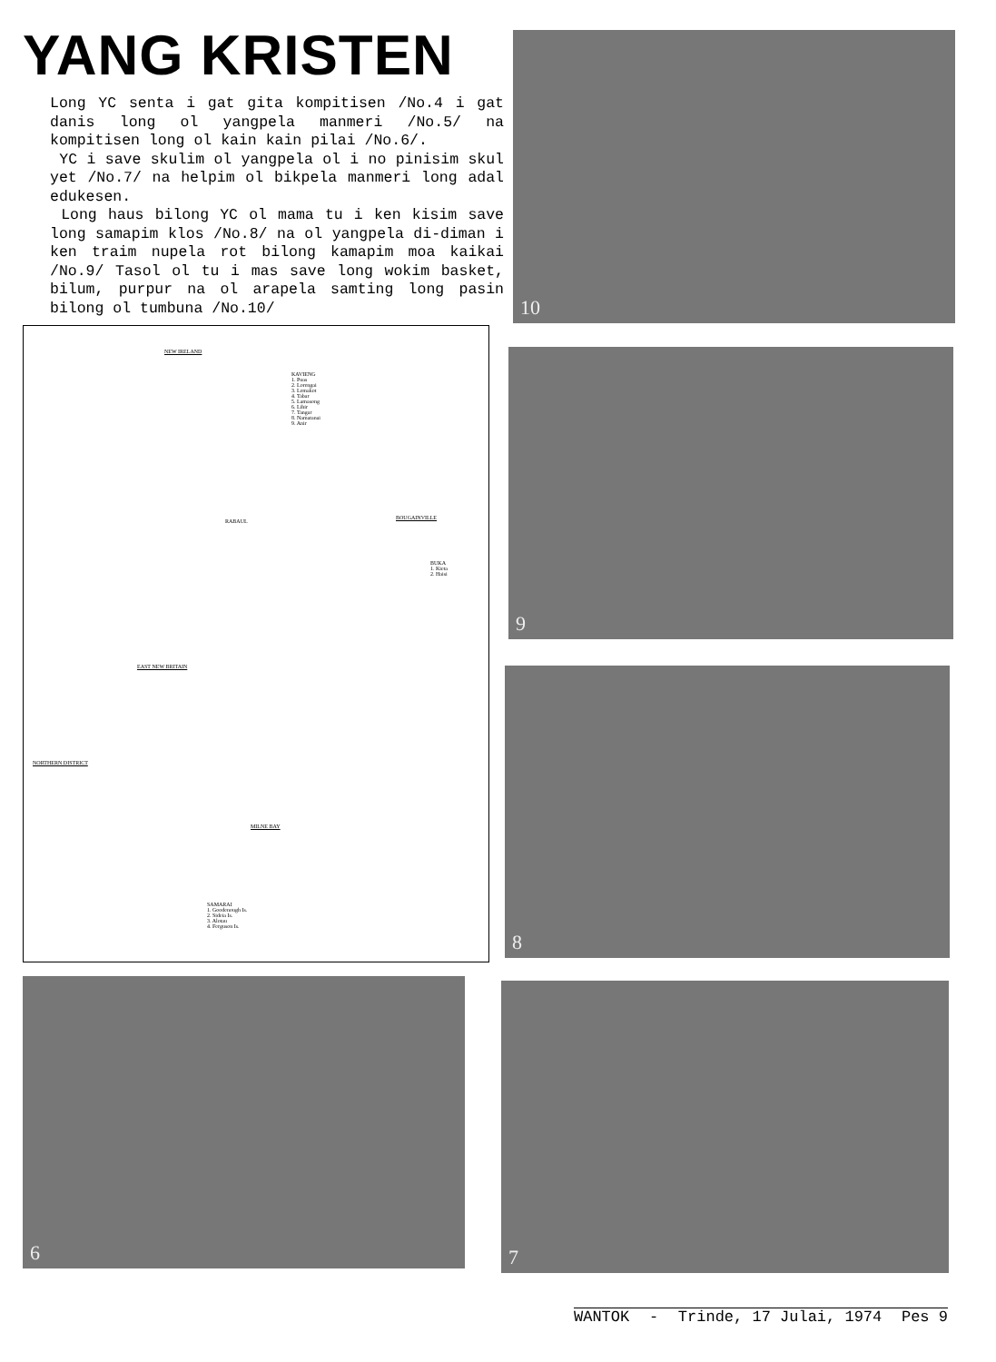YANG KRISTEN
Long YC senta i gat gita kompitisen /No.4 i gat danis long ol yangpela manmeri /No.5/ na kompitisen long ol kain kain pilai /No.6/.
YC i save skulim ol yangpela ol i no pinisim skul yet /No.7/ na helpim ol bikpela manmeri long adal edukesen.
Long haus bilong YC ol mama tu i ken kisim save long samapim klos /No.8/ na ol yangpela di-diman i ken traim nupela rot bilong kamapim moa kaikai /No.9/ Tasol ol tu i mas save long wokim basket, bilum, purpur na ol arapela samting long pasin bilong ol tumbuna /No.10/
NEW IRELAND
KAVIENG
1. Puas
2. Lorengai
3. Lemakot
4. Tabar
5. Lamasong
6. Lihir
7. Tangar
8. Namatanai
9. Anir
RABAUL
BOUGAINVILLE
BUKA
1. Kieta
2. Haisi
EAST NEW BRITAIN
NORTHERN DISTRICT
MILNE BAY
SAMARAI
1. Goodenough Is.
2. Sideia Is.
3. Alotau
4. Ferguson Is.
10
9
8
6 7
WANTOK - Trinde, 17 Julai, 1974 Pes 9